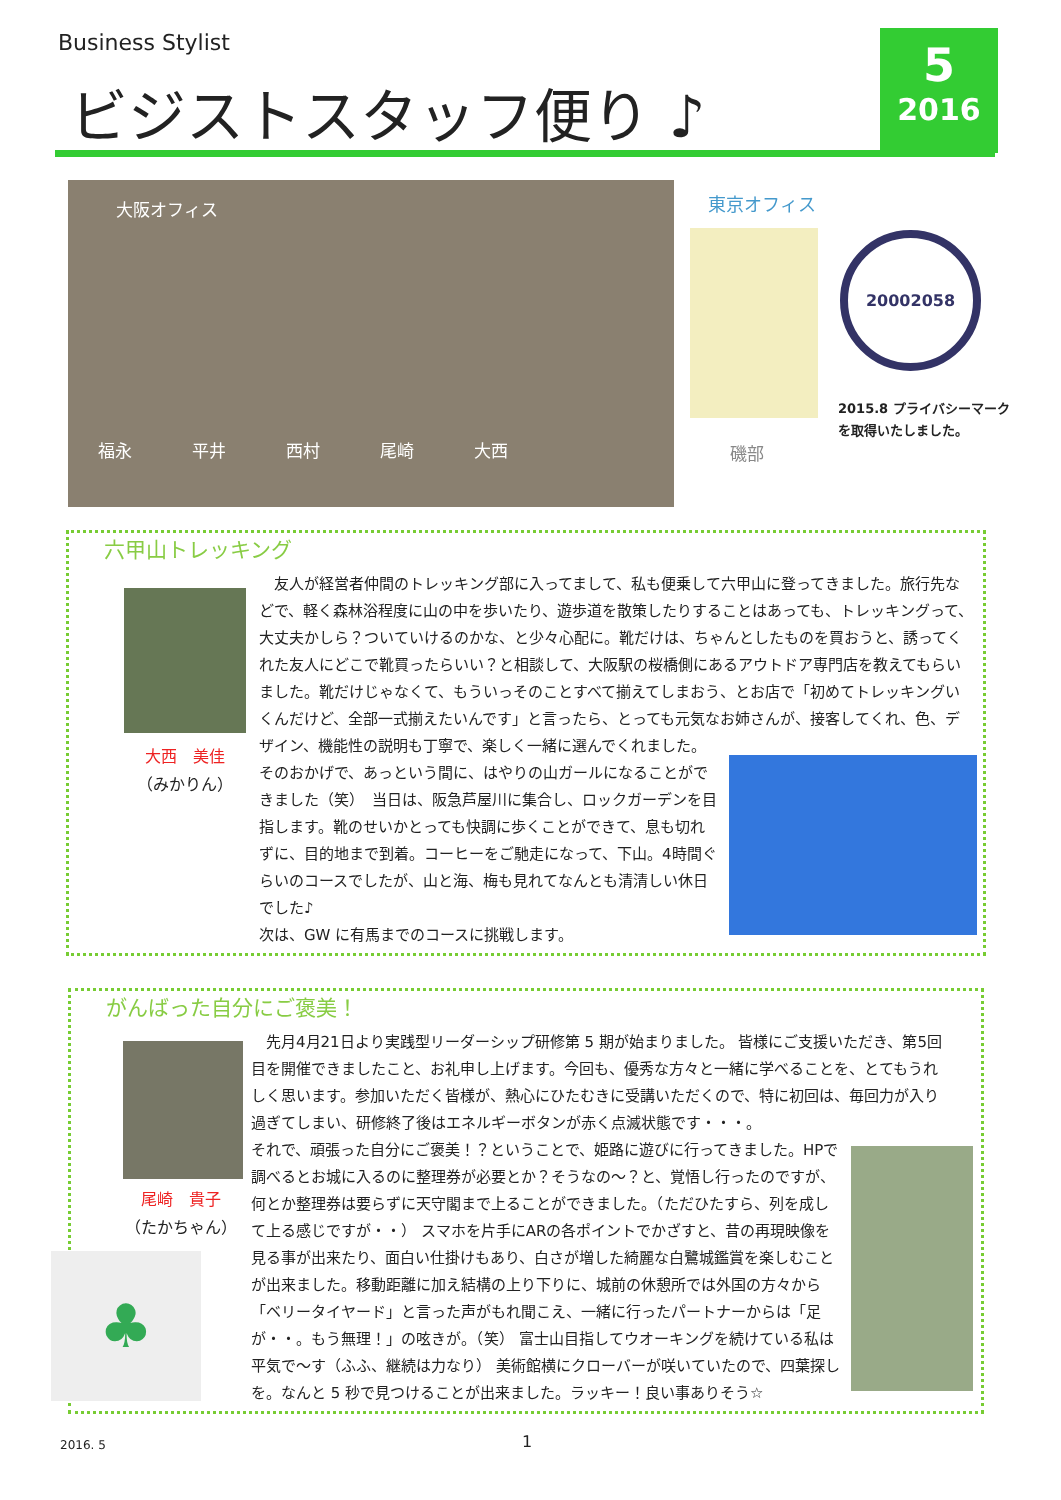Business Stylist
ビジストスタッフ便り ♪
5
2016
大阪オフィス
福永 平井 西村 尾崎 大西
東京オフィス
磯部
20002058
2015.8 プライバシーマーク
を取得いたしました。
六甲山トレッキング
大西　美佳
（みかりん）
　友人が経営者仲間のトレッキング部に入ってまして、私も便乗して六甲山に登ってきました。旅行先などで、軽く森林浴程度に山の中を歩いたり、遊歩道を散策したりすることはあっても、トレッキングって、大丈夫かしら？ついていけるのかな、と少々心配に。靴だけは、ちゃんとしたものを買おうと、誘ってくれた友人にどこで靴買ったらいい？と相談して、大阪駅の桜橋側にあるアウトドア専門店を教えてもらいました。靴だけじゃなくて、もういっそのことすべて揃えてしまおう、とお店で「初めてトレッキングいくんだけど、全部一式揃えたいんです」と言ったら、とっても元気なお姉さんが、接客してくれ、色、デザイン、機能性の説明も丁寧で、楽しく一緒に選んでくれました。
そのおかげで、あっという間に、はやりの山ガールになることができました（笑）　当日は、阪急芦屋川に集合し、ロックガーデンを目指します。靴のせいかとっても快調に歩くことができて、息も切れずに、目的地まで到着。コーヒーをご馳走になって、下山。4時間ぐらいのコースでしたが、山と海、梅も見れてなんとも清清しい休日でした♪
次は、GW に有馬までのコースに挑戦します。
がんばった自分にご褒美！
尾崎　貴子
（たかちゃん）
♣
　先月4月21日より実践型リーダーシップ研修第 5 期が始まりました。 皆様にご支援いただき、第5回目を開催できましたこと、お礼申し上げます。今回も、優秀な方々と一緒に学べることを、とてもうれしく思います。参加いただく皆様が、熱心にひたむきに受講いただくので、特に初回は、毎回力が入り過ぎてしまい、研修終了後はエネルギーボタンが赤く点滅状態です・・・。
それで、頑張った自分にご褒美！？ということで、姫路に遊びに行ってきました。HPで調べるとお城に入るのに整理券が必要とか？そうなの～？と、覚悟し行ったのですが、何とか整理券は要らずに天守閣まで上ることができました。（ただひたすら、列を成して上る感じですが・・） スマホを片手にARの各ポイントでかざすと、昔の再現映像を見る事が出来たり、面白い仕掛けもあり、白さが増した綺麗な白鷺城鑑賞を楽しむことが出来ました。移動距離に加え結構の上り下りに、城前の休憩所では外国の方々から「ベリータイヤード」と言った声がもれ聞こえ、一緒に行ったパートナーからは「足が・・。もう無理！」の呟きが。（笑） 富士山目指してウオーキングを続けている私は平気で～す（ふふ、継続は力なり） 美術館横にクローバーが咲いていたので、四葉探しを。なんと 5 秒で見つけることが出来ました。ラッキー！良い事ありそう☆
2016. 5 1